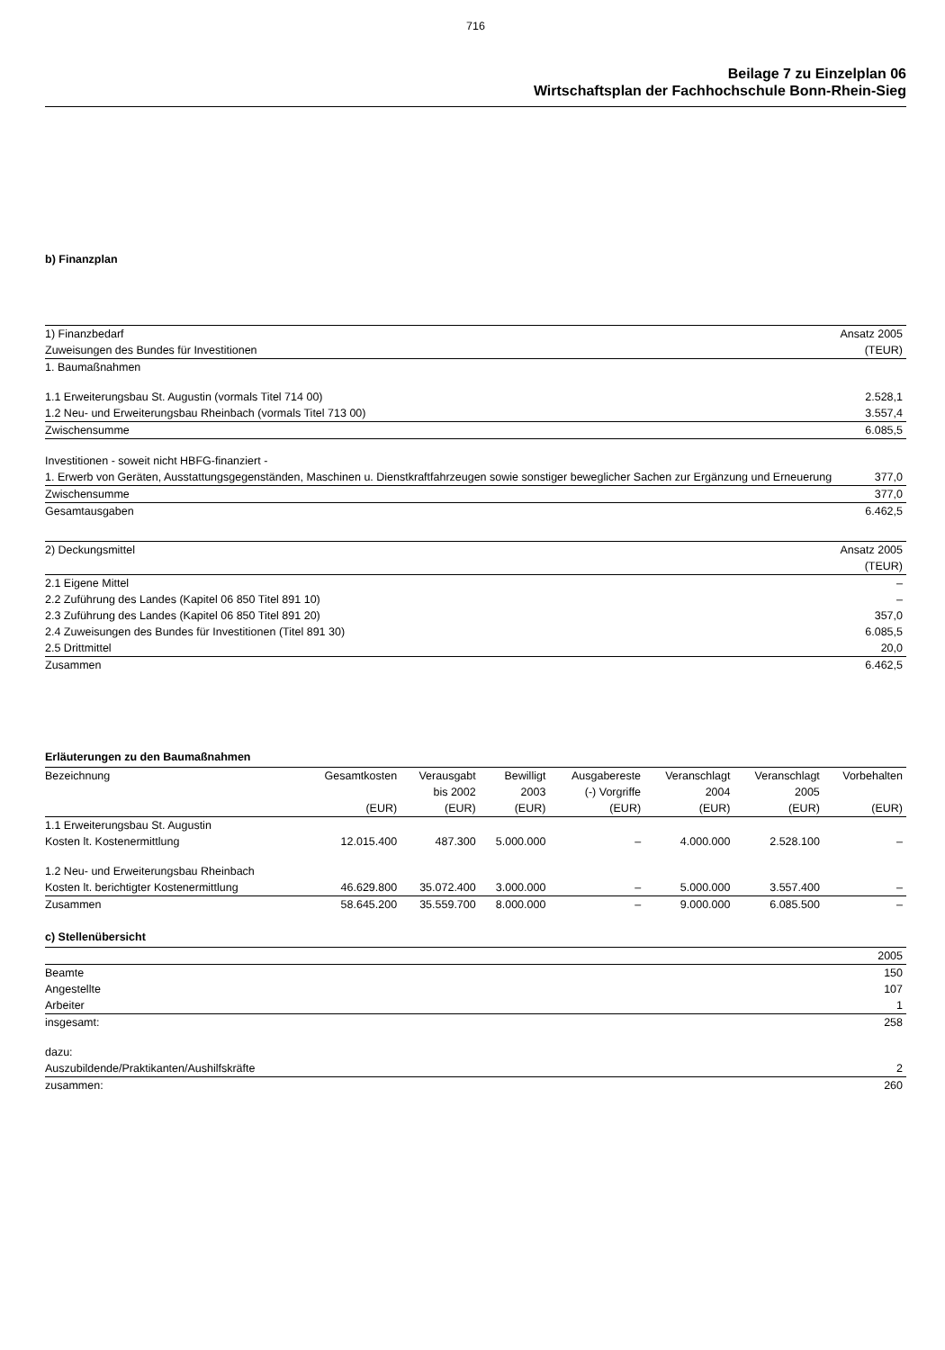716
Beilage 7 zu Einzelplan 06
Wirtschaftsplan der Fachhochschule Bonn-Rhein-Sieg
b) Finanzplan
| 1) Finanzbedarf | Ansatz 2005 |
| Zuweisungen des Bundes für Investitionen | (TEUR) |
| 1. Baumaßnahmen | |
| 1.1 Erweiterungsbau St. Augustin (vormals Titel 714 00) | 2.528,1 |
| 1.2 Neu- und Erweiterungsbau Rheinbach (vormals Titel 713 00) | 3.557,4 |
| Zwischensumme | 6.085,5 |
| Investitionen - soweit nicht HBFG-finanziert - | |
| 1. Erwerb von Geräten, Ausstattungsgegenständen, Maschinen u. Dienstkraftfahrzeugen sowie sonstiger beweglicher Sachen zur Ergänzung und Erneuerung | 377,0 |
| Zwischensumme | 377,0 |
| Gesamtausgaben | 6.462,5 |
| 2) Deckungsmittel | Ansatz 2005 |
| | (TEUR) |
| 2.1 Eigene Mittel | – |
| 2.2 Zuführung des Landes (Kapitel 06 850 Titel 891 10) | – |
| 2.3 Zuführung des Landes (Kapitel 06 850 Titel 891 20) | 357,0 |
| 2.4 Zuweisungen des Bundes für Investitionen (Titel 891 30) | 6.085,5 |
| 2.5 Drittmittel | 20,0 |
| Zusammen | 6.462,5 |
Erläuterungen zu den Baumaßnahmen
| Bezeichnung | Gesamtkosten | Verausgabt | Bewilligt | Ausgabereste | Veranschlagt | Veranschlagt | Vorbehalten |
| --- | --- | --- | --- | --- | --- | --- | --- |
| | | bis 2002 | 2003 | (-) Vorgriffe | 2004 | 2005 | |
| | (EUR) | (EUR) | (EUR) | (EUR) | (EUR) | (EUR) | (EUR) |
| 1.1 Erweiterungsbau St. Augustin | | | | | | | |
| Kosten lt. Kostenermittlung | 12.015.400 | 487.300 | 5.000.000 | – | 4.000.000 | 2.528.100 | – |
| 1.2 Neu- und Erweiterungsbau Rheinbach | | | | | | | |
| Kosten lt. berichtigter Kostenermittlung | 46.629.800 | 35.072.400 | 3.000.000 | – | 5.000.000 | 3.557.400 | – |
| Zusammen | 58.645.200 | 35.559.700 | 8.000.000 | – | 9.000.000 | 6.085.500 | – |
c) Stellenübersicht
| | 2005 |
| Beamte | 150 |
| Angestellte | 107 |
| Arbeiter | 1 |
| insgesamt: | 258 |
| dazu: | |
| Auszubildende/Praktikanten/Aushilfskräfte | 2 |
| zusammen: | 260 |